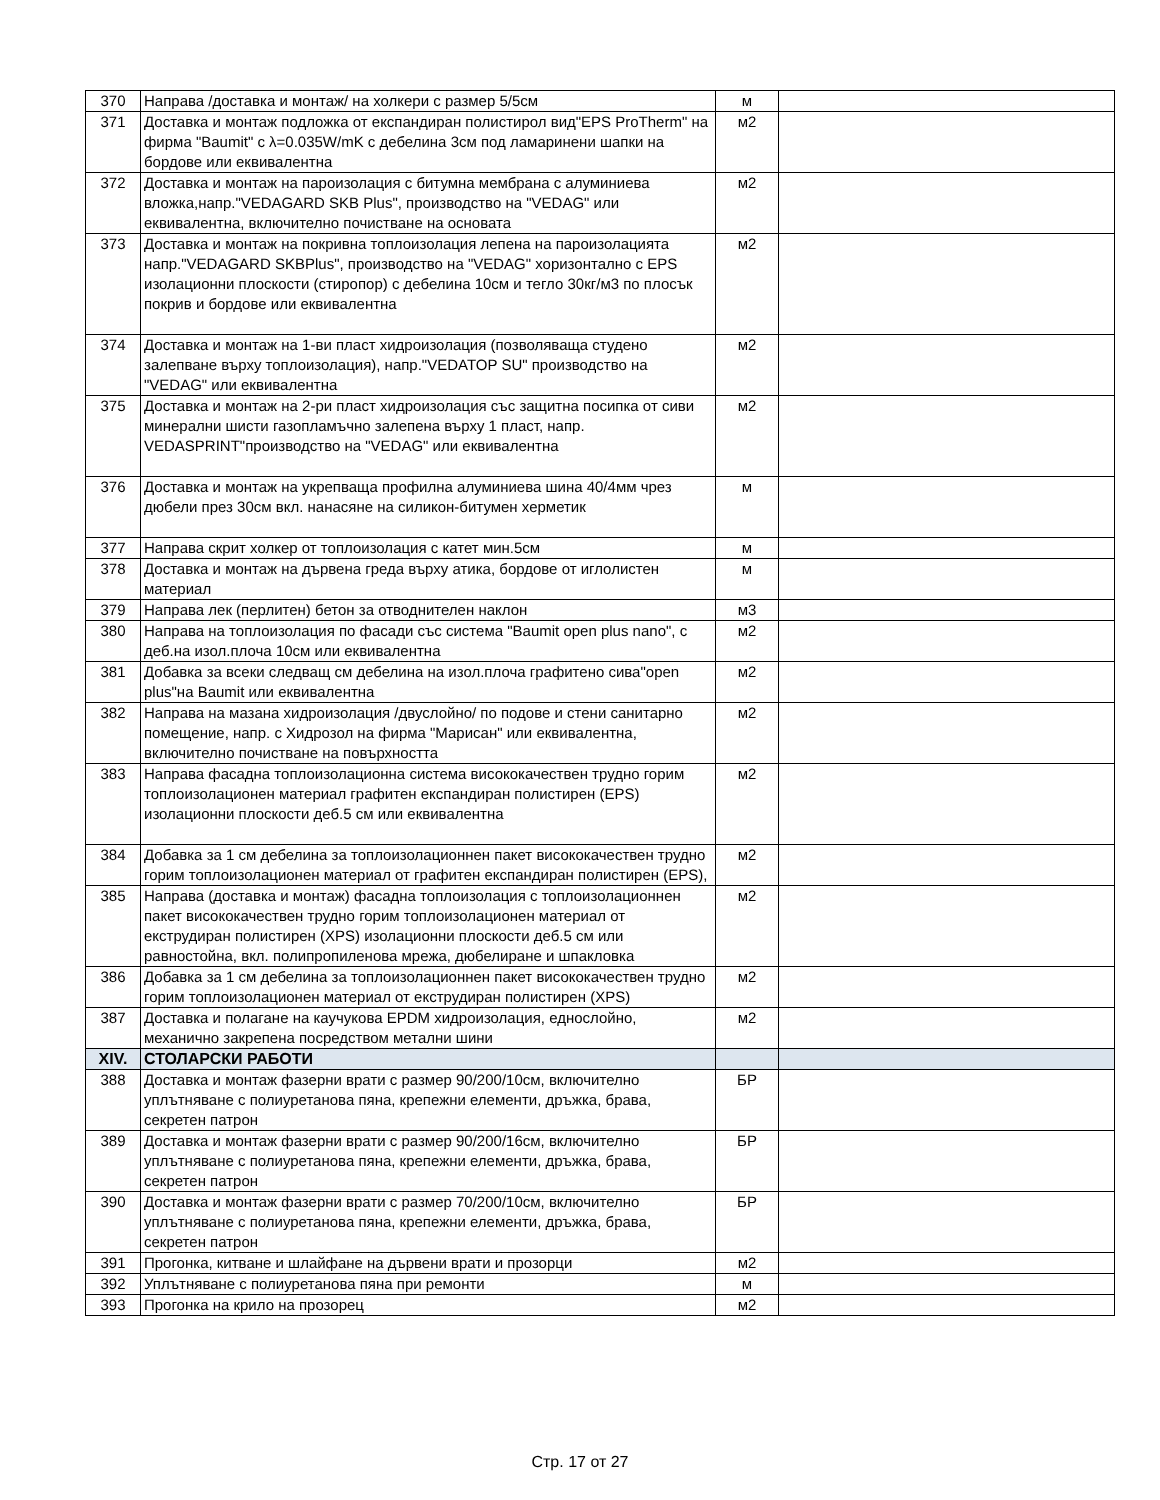| 370 | Направа /доставка и монтаж/ на холкери с размер 5/5см | м | |
| 371 | Доставка и монтаж подложка от експандиран полистирол вид"EPS ProTherm" на фирма "Baumit" с λ=0.035W/mK с дебелина 3см под ламаринени шапки на бордове или еквивалентна | м2 | |
| 372 | Доставка и монтаж на пароизолация с битумна мембрана с алуминиева вложка,напр."VEDAGARD SKB Plus", производство на "VEDAG" или еквивалентна, включително почистване на основата | м2 | |
| 373 | Доставка и монтаж на покривна топлоизолация лепена на пароизолацията напр."VEDAGARD SKBPlus", производство на "VEDAG" хоризонтално с EPS изолационни плоскости (стиропор) с дебелина 10см и тегло 30кг/м3 по плосък покрив и бордове или еквивалентна | м2 | |
| 374 | Доставка и монтаж на 1-ви пласт хидроизолация (позволяваща студено залепване върху топлоизолация), напр."VEDATOP SU" производство на "VEDAG" или еквивалентна | м2 | |
| 375 | Доставка и монтаж на 2-ри пласт хидроизолация със защитна посипка от сиви минерални шисти газопламъчно залепена върху 1 пласт, напр. VEDASPRINT"производство на "VEDAG" или еквивалентна | м2 | |
| 376 | Доставка и монтаж на укрепваща профилна алуминиева шина 40/4мм чрез дюбели през 30см вкл. нанасяне на силикон-битумен херметик | м | |
| 377 | Направа скрит холкер от топлоизолация с катет мин.5см | м | |
| 378 | Доставка и монтаж на дървена греда върху атика, бордове от иглолистен материал | м | |
| 379 | Направа лек (перлитен) бетон за отводнителен наклон | м3 | |
| 380 | Направа на топлоизолация по фасади със система "Baumit open plus nano", с деб.на изол.плоча 10см или еквивалентна | м2 | |
| 381 | Добавка за всеки следващ см дебелина на изол.плоча графитено сива"open plus"на Baumit или еквивалентна | м2 | |
| 382 | Направа на мазана хидроизолация /двуслойно/ по подове и стени санитарно помещение, напр. с Хидрозол на фирма "Марисан" или еквивалентна, включително почистване на повърхността | м2 | |
| 383 | Направа фасадна топлоизолационна система висококачествен трудно горим топлоизолационен материал графитен експандиран полистирен (EPS) изолационни плоскости деб.5 см или еквивалентна | м2 | |
| 384 | Добавка за 1 см дебелина за топлоизолационнен пакет висококачествен трудно горим топлоизолационен материал от графитен експандиран полистирен (EPS), | м2 | |
| 385 | Направа (доставка и монтаж) фасадна топлоизолация с топлоизолационнен пакет висококачествен трудно горим топлоизолационен материал от екструдиран полистирен (XPS) изолационни плоскости деб.5 см или равностойна, вкл. полипропиленова мрежа, дюбелиране и шпакловка | м2 | |
| 386 | Добавка за 1 см дебелина за топлоизолационнен пакет висококачествен трудно горим топлоизолационен материал от екструдиран полистирен (XPS) | м2 | |
| 387 | Доставка и полагане на каучукова EPDM хидроизолация, еднослойно, механично закрепена посредством метални шини | м2 | |
| XIV. | СТОЛАРСКИ РАБОТИ | | |
| 388 | Доставка и монтаж фазерни врати с размер 90/200/10см, включително уплътняване с полиуретанова пяна, крепежни елементи, дръжка, брава, секретен патрон | БР | |
| 389 | Доставка и монтаж фазерни врати с размер 90/200/16см, включително уплътняване с полиуретанова пяна, крепежни елементи, дръжка, брава, секретен патрон | БР | |
| 390 | Доставка и монтаж фазерни врати с размер 70/200/10см, включително уплътняване с полиуретанова пяна, крепежни елементи, дръжка, брава, секретен патрон | БР | |
| 391 | Прогонка, китване и шлайфане на дървени врати и прозорци | м2 | |
| 392 | Уплътняване с полиуретанова пяна при ремонти | м | |
| 393 | Прогонка на крило на прозорец | м2 | |
Стр. 17 от 27